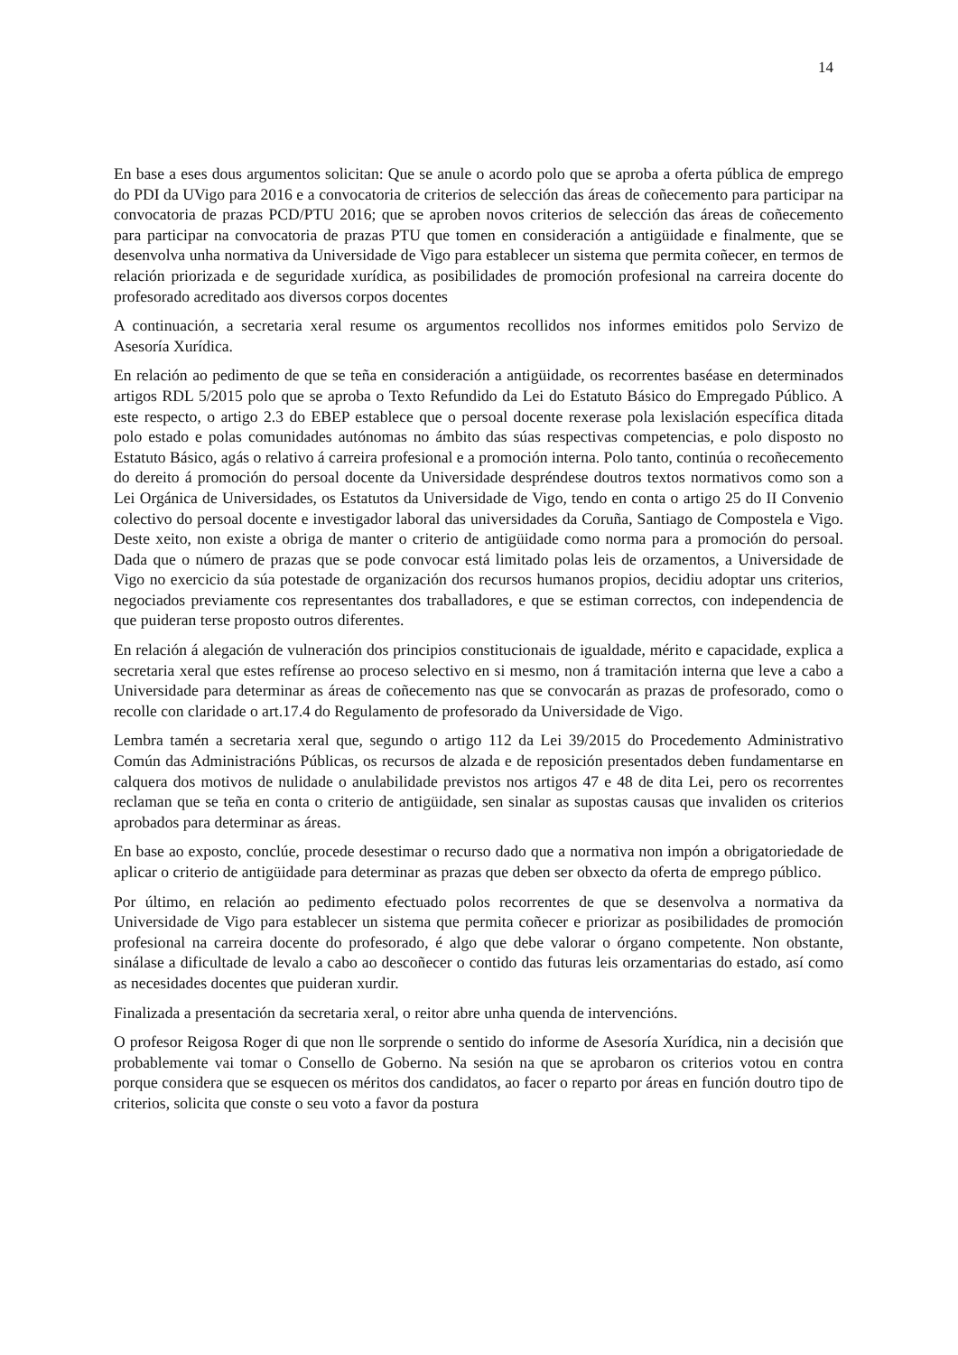14
En base a eses dous argumentos solicitan: Que se anule o acordo polo que se aproba a oferta pública de emprego do PDI da UVigo para 2016 e a convocatoria de criterios de selección das áreas de coñecemento para participar na convocatoria de prazas PCD/PTU 2016; que se aproben novos criterios de selección das áreas de coñecemento para participar na convocatoria de prazas PTU que tomen en consideración a antigüidade e finalmente, que se desenvolva unha normativa da Universidade de Vigo para establecer un sistema que permita coñecer, en termos de relación priorizada e de seguridade xurídica, as posibilidades de promoción profesional na carreira docente do profesorado acreditado aos diversos corpos docentes
A continuación, a secretaria xeral resume os argumentos recollidos nos informes emitidos polo Servizo de Asesoría Xurídica.
En relación ao pedimento de que se teña en consideración a antigüidade, os recorrentes baséase en determinados artigos RDL 5/2015 polo que se aproba o Texto Refundido da Lei do Estatuto Básico do Empregado Público. A este respecto, o artigo 2.3 do EBEP establece que o persoal docente rexerase pola lexislación específica ditada polo estado e polas comunidades autónomas no ámbito das súas respectivas competencias, e polo disposto no Estatuto Básico, agás o relativo á carreira profesional e a promoción interna. Polo tanto, continúa o recoñecemento do dereito á promoción do persoal docente da Universidade despréndese doutros textos normativos como son a Lei Orgánica de Universidades, os Estatutos da Universidade de Vigo, tendo en conta o artigo 25 do II Convenio colectivo do persoal docente e investigador laboral das universidades da Coruña, Santiago de Compostela e Vigo. Deste xeito, non existe a obriga de manter o criterio de antigüidade como norma para a promoción do persoal. Dada que o número de prazas que se pode convocar está limitado polas leis de orzamentos, a Universidade de Vigo no exercicio da súa potestade de organización dos recursos humanos propios, decidiu adoptar uns criterios, negociados previamente cos representantes dos traballadores, e que se estiman correctos, con independencia de que puideran terse proposto outros diferentes.
En relación á alegación de vulneración dos principios constitucionais de igualdade, mérito e capacidade, explica a secretaria xeral que estes refírense ao proceso selectivo en si mesmo, non á tramitación interna que leve a cabo a Universidade para determinar as áreas de coñecemento nas que se convocarán as prazas de profesorado, como o recolle con claridade o art.17.4 do Regulamento de profesorado da Universidade de Vigo.
Lembra tamén a secretaria xeral que, segundo o artigo 112 da Lei 39/2015 do Procedemento Administrativo Común das Administracións Públicas, os recursos de alzada e de reposición presentados deben fundamentarse en calquera dos motivos de nulidade o anulabilidade previstos nos artigos 47 e 48 de dita Lei, pero os recorrentes reclaman que se teña en conta o criterio de antigüidade, sen sinalar as supostas causas que invaliden os criterios aprobados para determinar as áreas.
En base ao exposto, conclúe, procede desestimar o recurso dado que a normativa non impón a obrigatoriedade de aplicar o criterio de antigüidade para determinar as prazas que deben ser obxecto da oferta de emprego público.
Por último, en relación ao pedimento efectuado polos recorrentes de que se desenvolva a normativa da Universidade de Vigo para establecer un sistema que permita coñecer e priorizar as posibilidades de promoción profesional na carreira docente do profesorado, é algo que debe valorar o órgano competente. Non obstante, sinálase a dificultade de levalo a cabo ao descoñecer o contido das futuras leis orzamentarias do estado, así como as necesidades docentes que puideran xurdir.
Finalizada a presentación da secretaria xeral, o reitor abre unha quenda de intervencións.
O profesor Reigosa Roger di que non lle sorprende o sentido do informe de Asesoría Xurídica, nin a decisión que probablemente vai tomar o Consello de Goberno. Na sesión na que se aprobaron os criterios votou en contra porque considera que se esquecen os méritos dos candidatos, ao facer o reparto por áreas en función doutro tipo de criterios, solicita que conste o seu voto a favor da postura